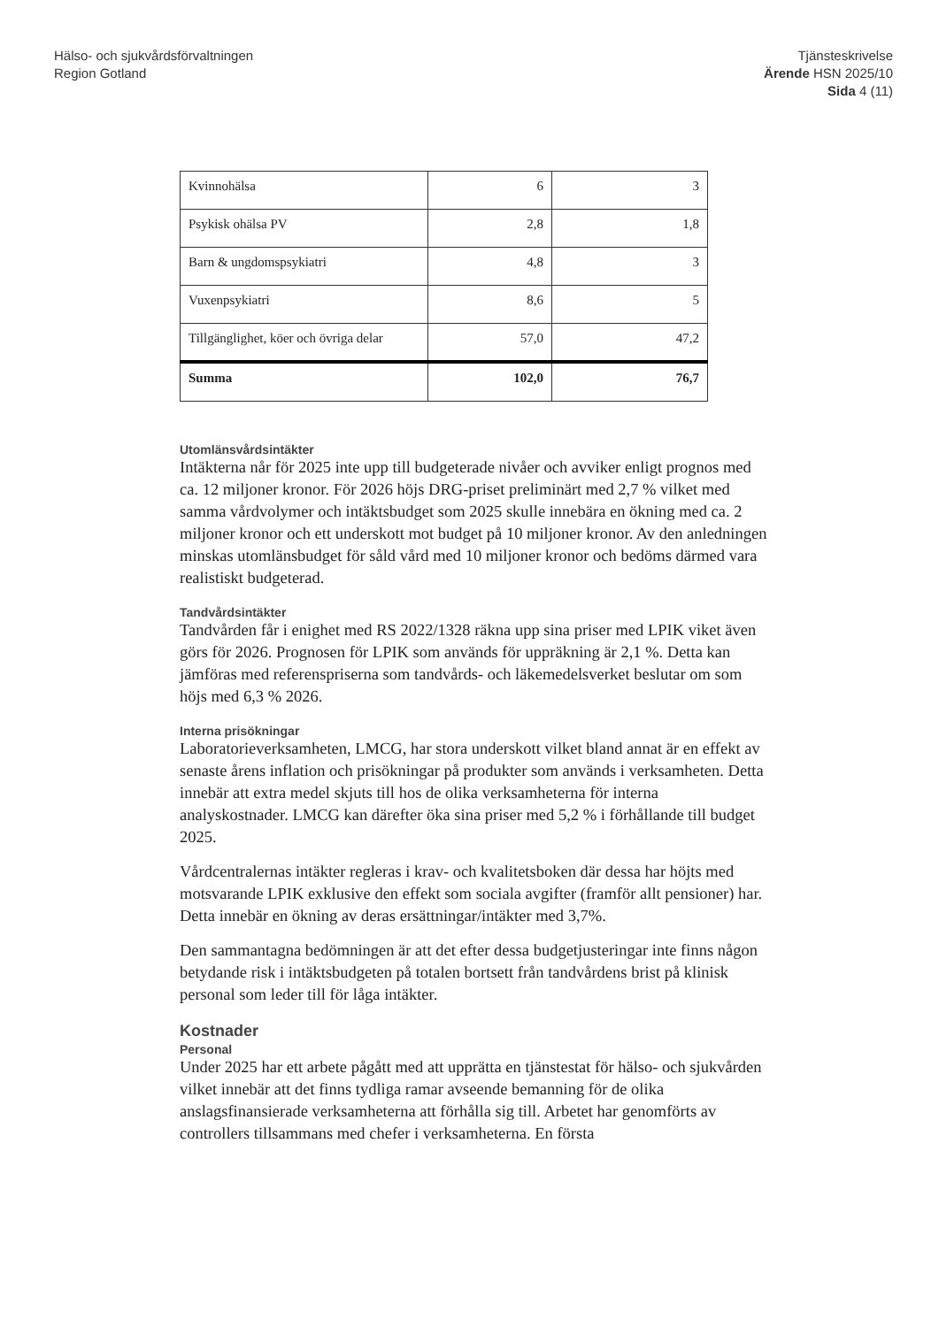Hälso- och sjukvårdsförvaltningen
Region Gotland
Tjänsteskrivelse
Ärende HSN 2025/10
Sida 4 (11)
| Kvinnohälsa | 6 | 3 |
| Psykisk ohälsa PV | 2,8 | 1,8 |
| Barn & ungdomspsykiatri | 4,8 | 3 |
| Vuxenpsykiatri | 8,6 | 5 |
| Tillgänglighet, köer och övriga delar | 57,0 | 47,2 |
| Summa | 102,0 | 76,7 |
Utomlänsvårdsintäkter
Intäkterna når för 2025 inte upp till budgeterade nivåer och avviker enligt prognos med ca. 12 miljoner kronor. För 2026 höjs DRG-priset preliminärt med 2,7 % vilket med samma vårdvolymer och intäktsbudget som 2025 skulle innebära en ökning med ca. 2 miljoner kronor och ett underskott mot budget på 10 miljoner kronor. Av den anledningen minskas utomlänsbudget för såld vård med 10 miljoner kronor och bedöms därmed vara realistiskt budgeterad.
Tandvårdsintäkter
Tandvården får i enighet med RS 2022/1328 räkna upp sina priser med LPIK viket även görs för 2026. Prognosen för LPIK som används för uppräkning är 2,1 %. Detta kan jämföras med referenspriserna som tandvårds- och läkemedelsverket beslutar om som höjs med 6,3 % 2026.
Interna prisökningar
Laboratorieverksamheten, LMCG, har stora underskott vilket bland annat är en effekt av senaste årens inflation och prisökningar på produkter som används i verksamheten. Detta innebär att extra medel skjuts till hos de olika verksamheterna för interna analyskostnader. LMCG kan därefter öka sina priser med 5,2 % i förhållande till budget 2025.
Vårdcentralernas intäkter regleras i krav- och kvalitetsboken där dessa har höjts med motsvarande LPIK exklusive den effekt som sociala avgifter (framför allt pensioner) har. Detta innebär en ökning av deras ersättningar/intäkter med 3,7%.
Den sammantagna bedömningen är att det efter dessa budgetjusteringar inte finns någon betydande risk i intäktsbudgeten på totalen bortsett från tandvårdens brist på klinisk personal som leder till för låga intäkter.
Kostnader
Personal
Under 2025 har ett arbete pågått med att upprätta en tjänstestat för hälso- och sjukvården vilket innebär att det finns tydliga ramar avseende bemanning för de olika anslagsfinansierade verksamheterna att förhålla sig till. Arbetet har genomförts av controllers tillsammans med chefer i verksamheterna. En första